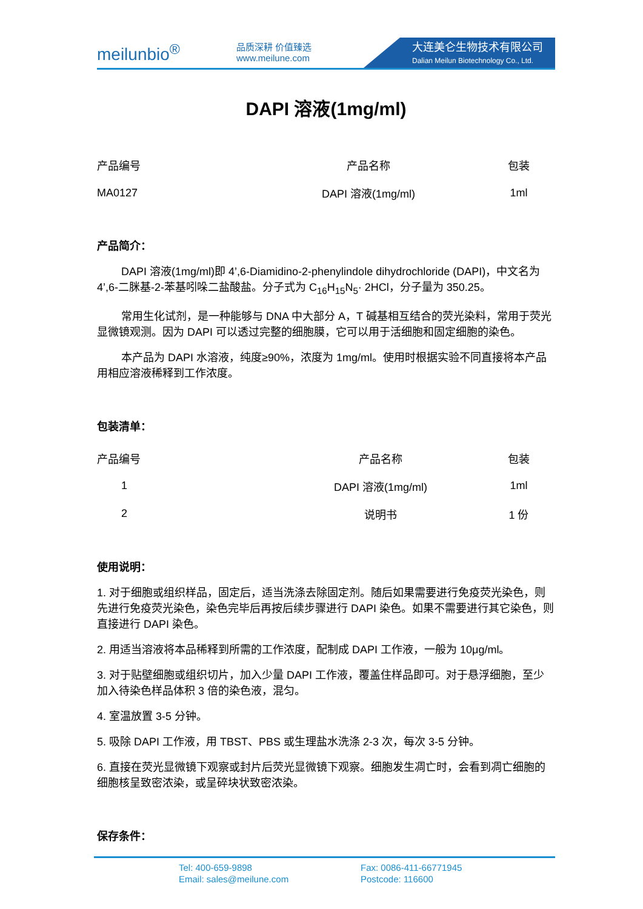meilunbio<sup>®</sup>
品质深耕 价值臻选
www.meilune.com
大连美仑生物技术有限公司
Dalian Meilun Biotechnology Co., Ltd.
DAPI 溶液(1mg/ml)
| 产品编号 | 产品名称 | 包装 |
| --- | --- | --- |
| MA0127 | DAPI 溶液(1mg/ml) | 1ml |
产品简介：
DAPI 溶液(1mg/ml)即 4’,6-Diamidino-2-phenylindole dihydrochloride (DAPI)，中文名为 4’,6-二脒基-2-苯基吲哚二盐酸盐。分子式为 C<sub>16</sub>H<sub>15</sub>N<sub>5</sub>· 2HCl，分子量为 350.25。
常用生化试剂，是一种能够与 DNA 中大部分 A，T 碱基相互结合的荧光染料，常用于荧光显微镜观测。因为 DAPI 可以透过完整的细胞膜，它可以用于活细胞和固定细胞的染色。
本产品为 DAPI 水溶液，纯度≥90%，浓度为 1mg/ml。使用时根据实验不同直接将本产品用相应溶液稀释到工作浓度。
包装清单：
| 产品编号 | 产品名称 | 包装 |
| --- | --- | --- |
| 1 | DAPI 溶液(1mg/ml) | 1ml |
| 2 | 说明书 | 1 份 |
使用说明：
1. 对于细胞或组织样品，固定后，适当洗涤去除固定剂。随后如果需要进行免疫荧光染色，则先进行免疫荧光染色，染色完毕后再按后续步骤进行 DAPI 染色。如果不需要进行其它染色，则直接进行 DAPI 染色。
2. 用适当溶液将本品稀释到所需的工作浓度，配制成 DAPI 工作液，一般为 10μg/ml。
3. 对于贴壁细胞或组织切片，加入少量 DAPI 工作液，覆盖住样品即可。对于悬浮细胞，至少加入待染色样品体积 3 倍的染色液，混匀。
4. 室温放置 3-5 分钟。
5. 吸除 DAPI 工作液，用 TBST、PBS 或生理盐水洗涤 2-3 次，每次 3-5 分钟。
6. 直接在荧光显微镜下观察或封片后荧光显微镜下观察。细胞发生凋亡时，会看到凋亡细胞的细胞核呈致密浓染，或呈碎块状致密浓染。
保存条件：
Tel: 400-659-9898
Email: sales@meilune.com
Fax: 0086-411-66771945
Postcode: 116600